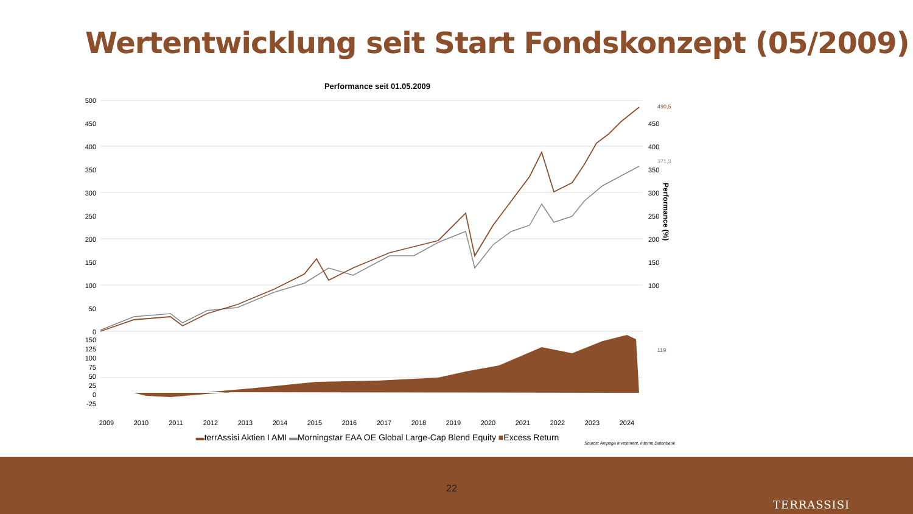Wertentwicklung seit Start Fondskonzept (05/2009)
Performance seit 01.05.2009
500
450
400
350
300
250
200
150
100
50
0
150
125
100
75
50
25
0
-25
450
400
350
300
250
200
150
100
Performance (%)
2009
2010
2011
2012
2013
2014
2015
2016
2017
2018
2019
2020
2021
2022
2023
2024
490,5
371,3
119
▬terrAssisi Aktien I AMI ▬Morningstar EAA OE Global Large-Cap Blend Equity ■Excess Return
Source: Ampega Investment, interne Datenbank
22
TERRASSISI